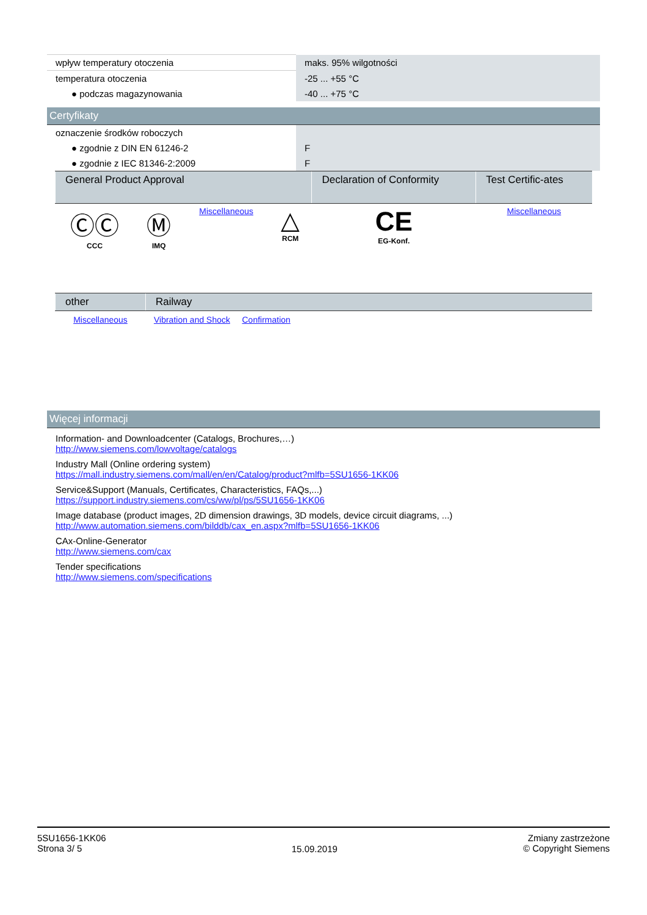| wpływ temperatury otoczenia | maks. 95% wilgotności |
| temperatura otoczenia | -25 ... +55 °C |
| ● podczas magazynowania | -40 ... +75 °C |
Certyfikaty
| oznaczenie środków roboczych | |
| ● zgodnie z DIN EN 61246-2 | F |
| ● zgodnie z IEC 81346-2:2009 | F |
| General Product Approval | | | | Declaration of Conformity | Test Certific-ates |
| --- | --- | --- | --- | --- | --- |
| ⒸⒸ CCC | Ⓜ IMQ | Miscellaneous | △ RCM | CE EG-Konf. | Miscellaneous |
| other | Railway | |
| --- | --- | --- |
| Miscellaneous | Vibration and Shock | Confirmation |
Więcej informacji
Information- and Downloadcenter (Catalogs, Brochures,…)
http://www.siemens.com/lowvoltage/catalogs
Industry Mall (Online ordering system)
https://mall.industry.siemens.com/mall/en/en/Catalog/product?mlfb=5SU1656-1KK06
Service&Support (Manuals, Certificates, Characteristics, FAQs,...)
https://support.industry.siemens.com/cs/ww/pl/ps/5SU1656-1KK06
Image database (product images, 2D dimension drawings, 3D models, device circuit diagrams, ...)
http://www.automation.siemens.com/bilddb/cax_en.aspx?mlfb=5SU1656-1KK06
CAx-Online-Generator
http://www.siemens.com/cax
Tender specifications
http://www.siemens.com/specifications
5SU1656-1KK06
Strona 3/ 5
15.09.2019
Zmiany zastrzeżone
© Copyright Siemens